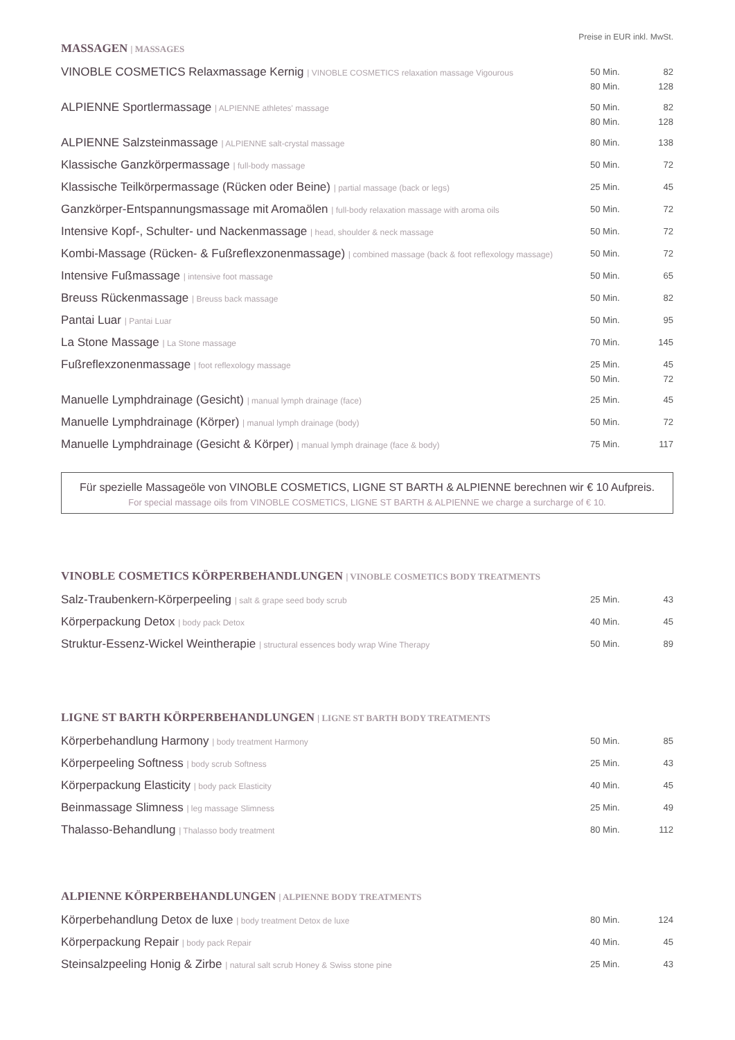Preise in EUR inkl. MwSt.
MASSAGEN | MASSAGES
| VINOBLE COSMETICS Relaxmassage Kernig / VINOBLE COSMETICS relaxation massage Vigourous | 50 Min. 80 Min. | 82 128 |
| ALPIENNE Sportlermassage / ALPIENNE athletes' massage | 50 Min. 80 Min. | 82 128 |
| ALPIENNE Salzsteinmassage / ALPIENNE salt-crystal massage | 80 Min. | 138 |
| Klassische Ganzkörpermassage / full-body massage | 50 Min. | 72 |
| Klassische Teilkörpermassage (Rücken oder Beine) / partial massage (back or legs) | 25 Min. | 45 |
| Ganzkörper-Entspannungsmassage mit Aromaölen / full-body relaxation massage with aroma oils | 50 Min. | 72 |
| Intensive Kopf-, Schulter- und Nackenmassage / head, shoulder & neck massage | 50 Min. | 72 |
| Kombi-Massage (Rücken- & Fußreflexzonenmassage) / combined massage (back & foot reflexology massage) | 50 Min. | 72 |
| Intensive Fußmassage / intensive foot massage | 50 Min. | 65 |
| Breuss Rückenmassage / Breuss back massage | 50 Min. | 82 |
| Pantai Luar / Pantai Luar | 50 Min. | 95 |
| La Stone Massage / La Stone massage | 70 Min. | 145 |
| Fußreflexzonenmassage / foot reflexology massage | 25 Min. 50 Min. | 45 72 |
| Manuelle Lymphdrainage (Gesicht) / manual lymph drainage (face) | 25 Min. | 45 |
| Manuelle Lymphdrainage (Körper) / manual lymph drainage (body) | 50 Min. | 72 |
| Manuelle Lymphdrainage (Gesicht & Körper) / manual lymph drainage (face & body) | 75 Min. | 117 |
Für spezielle Massageöle von VINOBLE COSMETICS, LIGNE ST BARTH & ALPIENNE berechnen wir € 10 Aufpreis.
For special massage oils from VINOBLE COSMETICS, LIGNE ST BARTH & ALPIENNE we charge a surcharge of € 10.
VINOBLE COSMETICS KÖRPERBEHANDLUNGEN | VINOBLE COSMETICS BODY TREATMENTS
| Salz-Traubenkern-Körperpeeling / salt & grape seed body scrub | 25 Min. | 43 |
| Körperpackung Detox / body pack Detox | 40 Min. | 45 |
| Struktur-Essenz-Wickel Weintherapie / structural essences body wrap Wine Therapy | 50 Min. | 89 |
LIGNE ST BARTH KÖRPERBEHANDLUNGEN | LIGNE ST BARTH BODY TREATMENTS
| Körperbehandlung Harmony / body treatment Harmony | 50 Min. | 85 |
| Körperpeeling Softness / body scrub Softness | 25 Min. | 43 |
| Körperpackung Elasticity / body pack Elasticity | 40 Min. | 45 |
| Beinmassage Slimness / leg massage Slimness | 25 Min. | 49 |
| Thalasso-Behandlung / Thalasso body treatment | 80 Min. | 112 |
ALPIENNE KÖRPERBEHANDLUNGEN | ALPIENNE BODY TREATMENTS
| Körperbehandlung Detox de luxe / body treatment Detox de luxe | 80 Min. | 124 |
| Körperpackung Repair / body pack Repair | 40 Min. | 45 |
| Steinsalzpeeling Honig & Zirbe / natural salt scrub Honey & Swiss stone pine | 25 Min. | 43 |